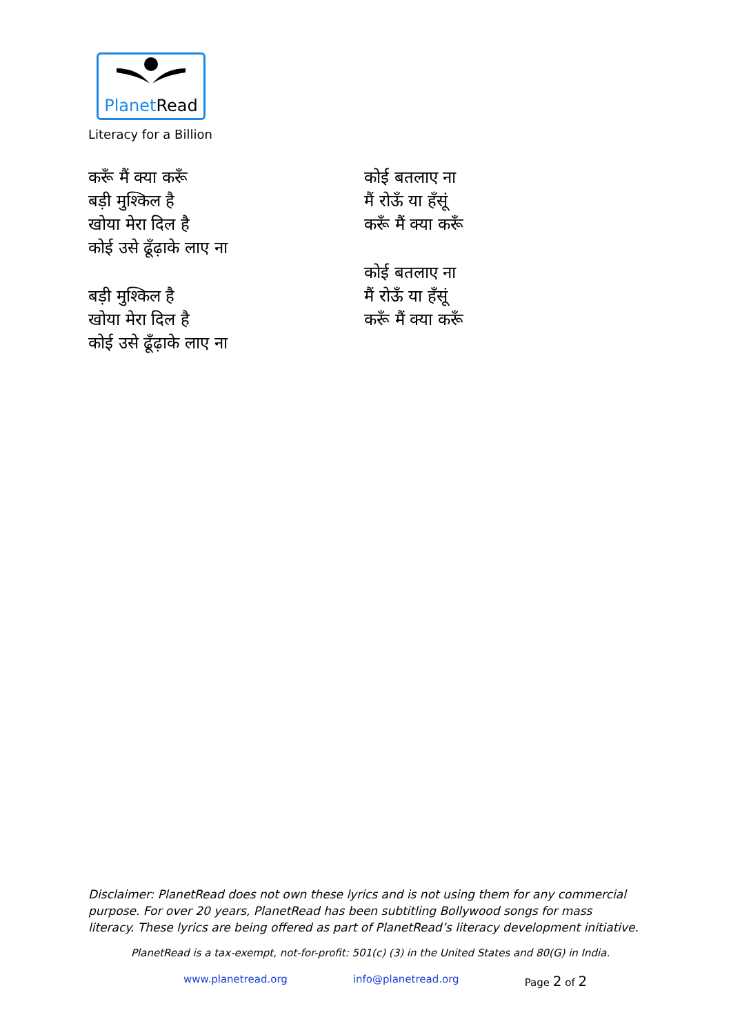PlanetRead
Literacy for a Billion
करूँ मैं क्या करूँ
बड़ी मुश्किल है
खोया मेरा दिल है
कोई उसे ढूँढ़ाके लाए ना
बड़ी मुश्किल है
खोया मेरा दिल है
कोई उसे ढूँढ़ाके लाए ना
कोई बतलाए ना
मैं रोऊँ या हँसूं
करूँ मैं क्या करूँ
कोई बतलाए ना
मैं रोऊँ या हँसूं
करूँ मैं क्या करूँ
Disclaimer: PlanetRead does not own these lyrics and is not using them for any commercial purpose. For over 20 years, PlanetRead has been subtitling Bollywood songs for mass literacy. These lyrics are being offered as part of PlanetRead’s literacy development initiative.
PlanetRead is a tax-exempt, not-for-profit: 501(c) (3) in the United States and 80(G) in India.
www.planetread.org info@planetread.org Page 2 of 2